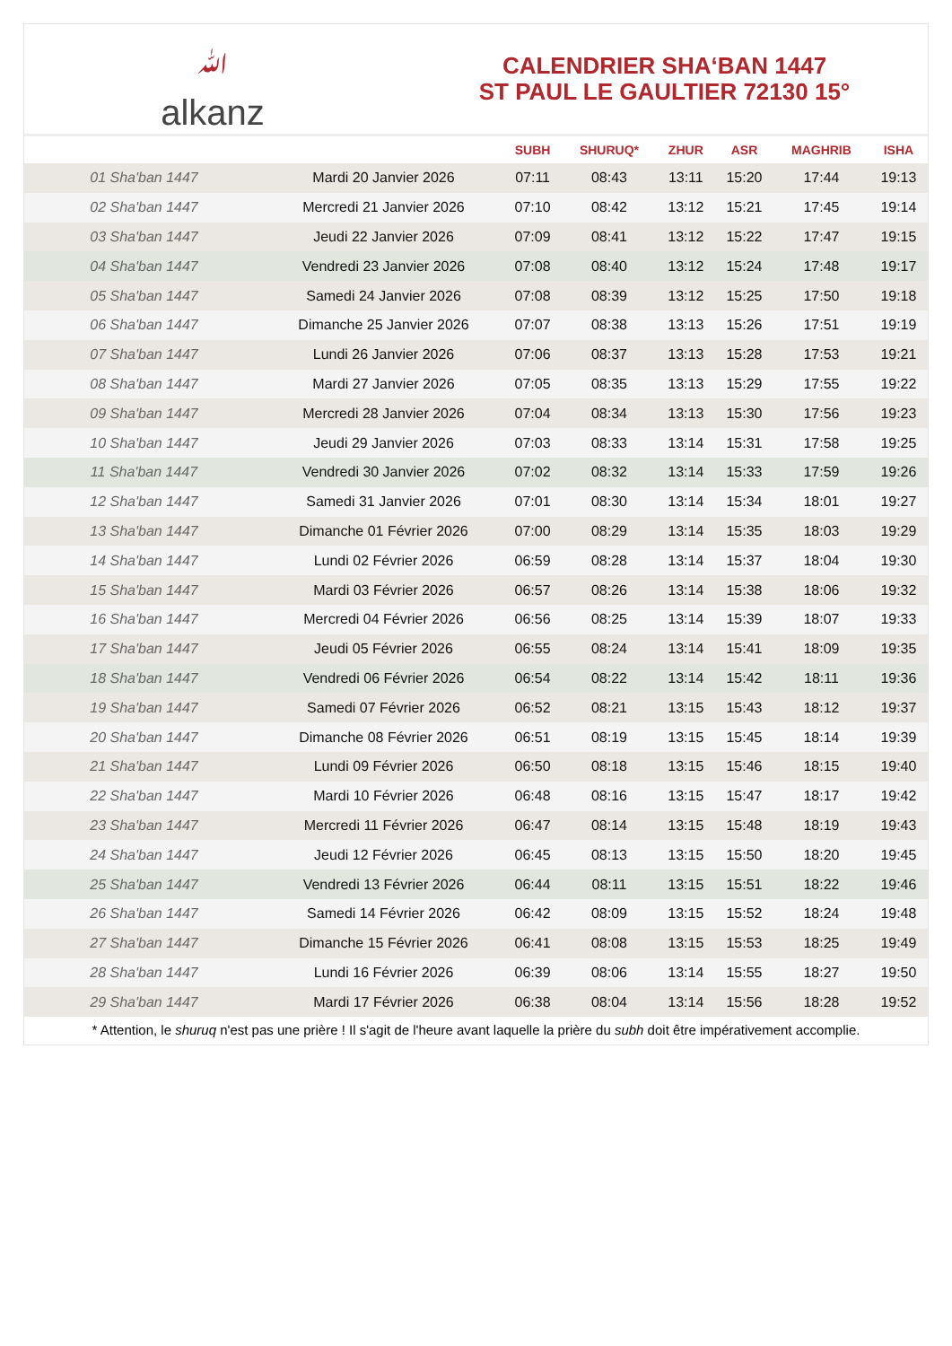ﷲalkanz
CALENDRIER SHA‘BAN 1447
ST PAUL LE GAULTIER 72130 15°
| | | SUBH | SHURUQ* | ZHUR | ASR | MAGHRIB | ISHA |
| --- | --- | --- | --- | --- | --- | --- | --- |
| 01 Sha'ban 1447 | Mardi 20 Janvier 2026 | 07:11 | 08:43 | 13:11 | 15:20 | 17:44 | 19:13 |
| 02 Sha'ban 1447 | Mercredi 21 Janvier 2026 | 07:10 | 08:42 | 13:12 | 15:21 | 17:45 | 19:14 |
| 03 Sha'ban 1447 | Jeudi 22 Janvier 2026 | 07:09 | 08:41 | 13:12 | 15:22 | 17:47 | 19:15 |
| 04 Sha'ban 1447 | Vendredi 23 Janvier 2026 | 07:08 | 08:40 | 13:12 | 15:24 | 17:48 | 19:17 |
| 05 Sha'ban 1447 | Samedi 24 Janvier 2026 | 07:08 | 08:39 | 13:12 | 15:25 | 17:50 | 19:18 |
| 06 Sha'ban 1447 | Dimanche 25 Janvier 2026 | 07:07 | 08:38 | 13:13 | 15:26 | 17:51 | 19:19 |
| 07 Sha'ban 1447 | Lundi 26 Janvier 2026 | 07:06 | 08:37 | 13:13 | 15:28 | 17:53 | 19:21 |
| 08 Sha'ban 1447 | Mardi 27 Janvier 2026 | 07:05 | 08:35 | 13:13 | 15:29 | 17:55 | 19:22 |
| 09 Sha'ban 1447 | Mercredi 28 Janvier 2026 | 07:04 | 08:34 | 13:13 | 15:30 | 17:56 | 19:23 |
| 10 Sha'ban 1447 | Jeudi 29 Janvier 2026 | 07:03 | 08:33 | 13:14 | 15:31 | 17:58 | 19:25 |
| 11 Sha'ban 1447 | Vendredi 30 Janvier 2026 | 07:02 | 08:32 | 13:14 | 15:33 | 17:59 | 19:26 |
| 12 Sha'ban 1447 | Samedi 31 Janvier 2026 | 07:01 | 08:30 | 13:14 | 15:34 | 18:01 | 19:27 |
| 13 Sha'ban 1447 | Dimanche 01 Février 2026 | 07:00 | 08:29 | 13:14 | 15:35 | 18:03 | 19:29 |
| 14 Sha'ban 1447 | Lundi 02 Février 2026 | 06:59 | 08:28 | 13:14 | 15:37 | 18:04 | 19:30 |
| 15 Sha'ban 1447 | Mardi 03 Février 2026 | 06:57 | 08:26 | 13:14 | 15:38 | 18:06 | 19:32 |
| 16 Sha'ban 1447 | Mercredi 04 Février 2026 | 06:56 | 08:25 | 13:14 | 15:39 | 18:07 | 19:33 |
| 17 Sha'ban 1447 | Jeudi 05 Février 2026 | 06:55 | 08:24 | 13:14 | 15:41 | 18:09 | 19:35 |
| 18 Sha'ban 1447 | Vendredi 06 Février 2026 | 06:54 | 08:22 | 13:14 | 15:42 | 18:11 | 19:36 |
| 19 Sha'ban 1447 | Samedi 07 Février 2026 | 06:52 | 08:21 | 13:15 | 15:43 | 18:12 | 19:37 |
| 20 Sha'ban 1447 | Dimanche 08 Février 2026 | 06:51 | 08:19 | 13:15 | 15:45 | 18:14 | 19:39 |
| 21 Sha'ban 1447 | Lundi 09 Février 2026 | 06:50 | 08:18 | 13:15 | 15:46 | 18:15 | 19:40 |
| 22 Sha'ban 1447 | Mardi 10 Février 2026 | 06:48 | 08:16 | 13:15 | 15:47 | 18:17 | 19:42 |
| 23 Sha'ban 1447 | Mercredi 11 Février 2026 | 06:47 | 08:14 | 13:15 | 15:48 | 18:19 | 19:43 |
| 24 Sha'ban 1447 | Jeudi 12 Février 2026 | 06:45 | 08:13 | 13:15 | 15:50 | 18:20 | 19:45 |
| 25 Sha'ban 1447 | Vendredi 13 Février 2026 | 06:44 | 08:11 | 13:15 | 15:51 | 18:22 | 19:46 |
| 26 Sha'ban 1447 | Samedi 14 Février 2026 | 06:42 | 08:09 | 13:15 | 15:52 | 18:24 | 19:48 |
| 27 Sha'ban 1447 | Dimanche 15 Février 2026 | 06:41 | 08:08 | 13:15 | 15:53 | 18:25 | 19:49 |
| 28 Sha'ban 1447 | Lundi 16 Février 2026 | 06:39 | 08:06 | 13:14 | 15:55 | 18:27 | 19:50 |
| 29 Sha'ban 1447 | Mardi 17 Février 2026 | 06:38 | 08:04 | 13:14 | 15:56 | 18:28 | 19:52 |
* Attention, le shuruq n'est pas une prière ! Il s'agit de l'heure avant laquelle la prière du subh doit être impérativement accomplie.